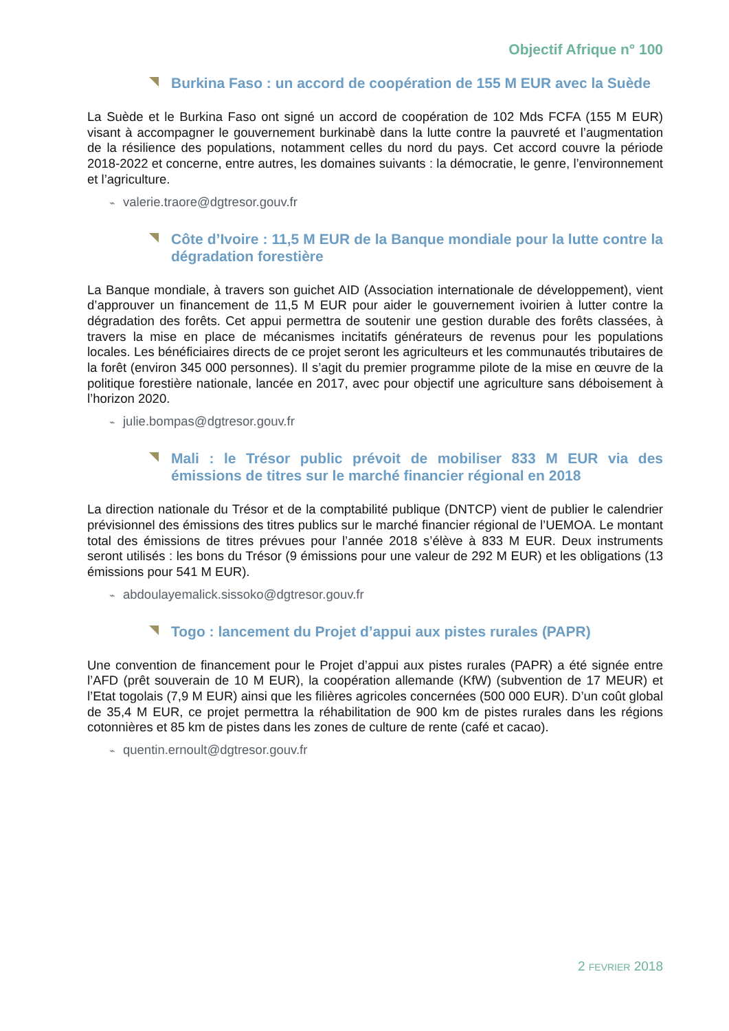Objectif Afrique n° 100
Burkina Faso : un accord de coopération de 155 M EUR avec la Suède
La Suède et le Burkina Faso ont signé un accord de coopération de 102 Mds FCFA (155 M EUR) visant à accompagner le gouvernement burkinabè dans la lutte contre la pauvreté et l’augmentation de la résilience des populations, notamment celles du nord du pays. Cet accord couvre la période 2018-2022 et concerne, entre autres, les domaines suivants : la démocratie, le genre, l’environnement et l’agriculture.
⌁ valerie.traore@dgtresor.gouv.fr
Côte d’Ivoire : 11,5 M EUR de la Banque mondiale pour la lutte contre la dégradation forestière
La Banque mondiale, à travers son guichet AID (Association internationale de développement), vient d’approuver un financement de 11,5 M EUR pour aider le gouvernement ivoirien à lutter contre la dégradation des forêts. Cet appui permettra de soutenir une gestion durable des forêts classées, à travers la mise en place de mécanismes incitatifs générateurs de revenus pour les populations locales. Les bénéficiaires directs de ce projet seront les agriculteurs et les communautés tributaires de la forêt (environ 345 000 personnes). Il s’agit du premier programme pilote de la mise en œuvre de la politique forestière nationale, lancée en 2017, avec pour objectif une agriculture sans déboisement à l’horizon 2020.
⌁ julie.bompas@dgtresor.gouv.fr
Mali : le Trésor public prévoit de mobiliser 833 M EUR via des émissions de titres sur le marché financier régional en 2018
La direction nationale du Trésor et de la comptabilité publique (DNTCP) vient de publier le calendrier prévisionnel des émissions des titres publics sur le marché financier régional de l’UEMOA. Le montant total des émissions de titres prévues pour l’année 2018 s’élève à 833 M EUR. Deux instruments seront utilisés : les bons du Trésor (9 émissions pour une valeur de 292 M EUR) et les obligations (13 émissions pour 541 M EUR).
⌁ abdoulayemalick.sissoko@dgtresor.gouv.fr
Togo : lancement du Projet d’appui aux pistes rurales (PAPR)
Une convention de financement pour le Projet d’appui aux pistes rurales (PAPR) a été signée entre l’AFD (prêt souverain de 10 M EUR), la coopération allemande (KfW) (subvention de 17 MEUR) et l’Etat togolais (7,9 M EUR) ainsi que les filières agricoles concernées (500 000 EUR). D’un coût global de 35,4 M EUR, ce projet permettra la réhabilitation de 900 km de pistes rurales dans les régions cotonnières et 85 km de pistes dans les zones de culture de rente (café et cacao).
⌁ quentin.ernoult@dgtresor.gouv.fr
2 FEVRIER 2018